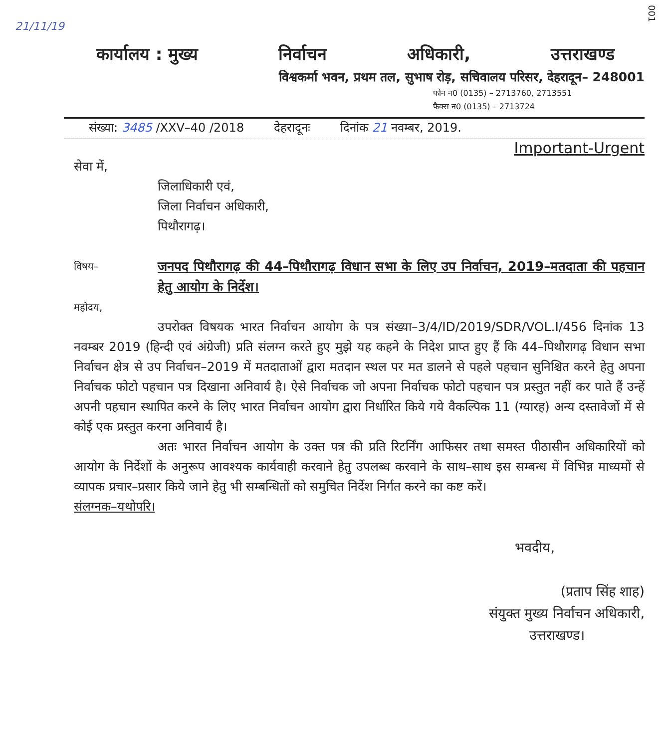001
21/11/19
कार्यालय : मुख्य निर्वाचन अधिकारी, उत्तराखण्ड
विश्वकर्मा भवन, प्रथम तल, सुभाष रोड़, सचिवालय परिसर, देहरादून– 248001
फोन न0 (0135) – 2713760, 2713551
फैक्स न0 (0135) – 2713724
संख्या: 3485 /XXV–40 /2018 देहरादूनः दिनांक 21 नवम्बर, 2019.
Important-Urgent
सेवा में,
जिलाधिकारी एवं,
जिला निर्वाचन अधिकारी,
पिथौरागढ़।
विषय–
जनपद पिथौरागढ़ की 44–पिथौरागढ़ विधान सभा के लिए उप निर्वाचन, 2019–मतदाता की पहचान हेतु आयोग के निर्देश।
महोदय,
उपरोक्त विषयक भारत निर्वाचन आयोग के पत्र संख्या–3/4/ID/2019/SDR/VOL.I/456 दिनांक 13 नवम्बर 2019 (हिन्दी एवं अंग्रेजी) प्रति संलग्न करते हुए मुझे यह कहने के निदेश प्राप्त हुए हैं कि 44–पिथौरागढ़ विधान सभा निर्वाचन क्षेत्र से उप निर्वाचन–2019 में मतदाताओं द्वारा मतदान स्थल पर मत डालने से पहले पहचान सुनिश्चित करने हेतु अपना निर्वाचक फोटो पहचान पत्र दिखाना अनिवार्य है। ऐसे निर्वाचक जो अपना निर्वाचक फोटो पहचान पत्र प्रस्तुत नहीं कर पाते हैं उन्हें अपनी पहचान स्थापित करने के लिए भारत निर्वाचन आयोग द्वारा निर्धारित किये गये वैकल्पिक 11 (ग्यारह) अन्य दस्तावेजों में से कोई एक प्रस्तुत करना अनिवार्य है।
अतः भारत निर्वाचन आयोग के उक्त पत्र की प्रति रिटर्निंग आफिसर तथा समस्त पीठासीन अधिकारियों को आयोग के निर्देशों के अनुरूप आवश्यक कार्यवाही करवाने हेतु उपलब्ध करवाने के साथ–साथ इस सम्बन्ध में विभिन्न माध्यमों से व्यापक प्रचार–प्रसार किये जाने हेतु भी सम्बन्धितों को समुचित निर्देश निर्गत करने का कष्ट करें।
संलग्नक–यथोपरि।
भवदीय,
(प्रताप सिंह शाह)
संयुक्त मुख्य निर्वाचन अधिकारी,
उत्तराखण्ड।